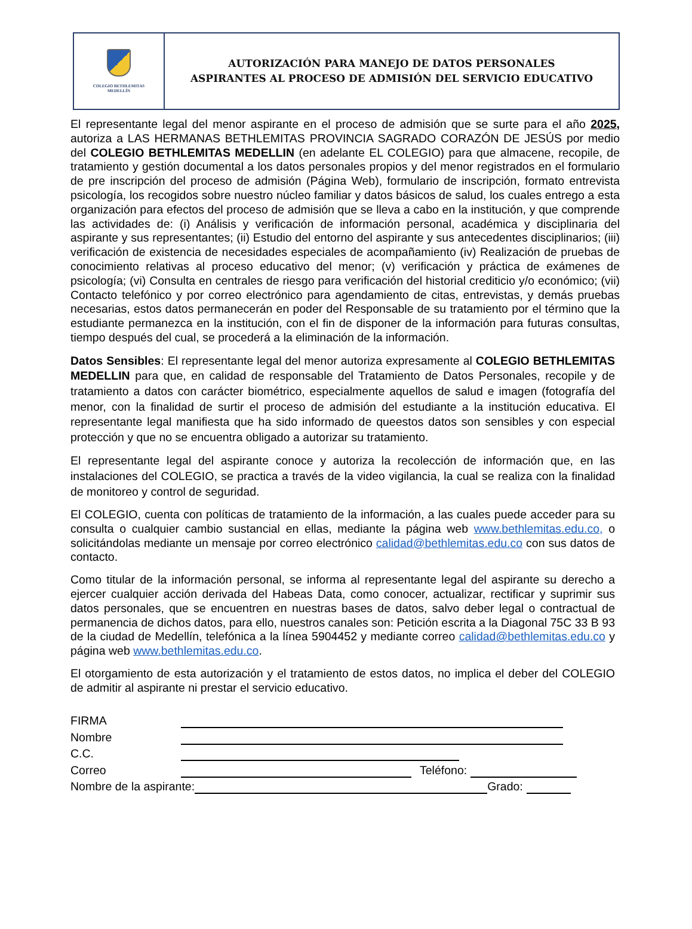COLEGIO BETHLEMITAS
MEDELLÍN
AUTORIZACIÓN PARA MANEJO DE DATOS PERSONALES
ASPIRANTES AL PROCESO DE ADMISIÓN DEL SERVICIO EDUCATIVO
El representante legal del menor aspirante en el proceso de admisión que se surte para el año 2025, autoriza a LAS HERMANAS BETHLEMITAS PROVINCIA SAGRADO CORAZÓN DE JESÚS por medio del COLEGIO BETHLEMITAS MEDELLIN (en adelante EL COLEGIO) para que almacene, recopile, de tratamiento y gestión documental a los datos personales propios y del menor registrados en el formulario de pre inscripción del proceso de admisión (Página Web), formulario de inscripción, formato entrevista psicología, los recogidos sobre nuestro núcleo familiar y datos básicos de salud, los cuales entrego a esta organización para efectos del proceso de admisión que se lleva a cabo en la institución, y que comprende las actividades de: (i) Análisis y verificación de información personal, académica y disciplinaria del aspirante y sus representantes; (ii) Estudio del entorno del aspirante y sus antecedentes disciplinarios; (iii) verificación de existencia de necesidades especiales de acompañamiento (iv) Realización de pruebas de conocimiento relativas al proceso educativo del menor; (v) verificación y práctica de exámenes de psicología; (vi) Consulta en centrales de riesgo para verificación del historial crediticio y/o económico; (vii) Contacto telefónico y por correo electrónico para agendamiento de citas, entrevistas, y demás pruebas necesarias, estos datos permanecerán en poder del Responsable de su tratamiento por el término que la estudiante permanezca en la institución, con el fin de disponer de la información para futuras consultas, tiempo después del cual, se procederá a la eliminación de la información.
Datos Sensibles: El representante legal del menor autoriza expresamente al COLEGIO BETHLEMITAS MEDELLIN para que, en calidad de responsable del Tratamiento de Datos Personales, recopile y de tratamiento a datos con carácter biométrico, especialmente aquellos de salud e imagen (fotografía del menor, con la finalidad de surtir el proceso de admisión del estudiante a la institución educativa. El representante legal manifiesta que ha sido informado de queestos datos son sensibles y con especial protección y que no se encuentra obligado a autorizar su tratamiento.
El representante legal del aspirante conoce y autoriza la recolección de información que, en las instalaciones del COLEGIO, se practica a través de la video vigilancia, la cual se realiza con la finalidad de monitoreo y control de seguridad.
El COLEGIO, cuenta con políticas de tratamiento de la información, a las cuales puede acceder para su consulta o cualquier cambio sustancial en ellas, mediante la página web www.bethlemitas.edu.co, o solicitándolas mediante un mensaje por correo electrónico calidad@bethlemitas.edu.co con sus datos de contacto.
Como titular de la información personal, se informa al representante legal del aspirante su derecho a ejercer cualquier acción derivada del Habeas Data, como conocer, actualizar, rectificar y suprimir sus datos personales, que se encuentren en nuestras bases de datos, salvo deber legal o contractual de permanencia de dichos datos, para ello, nuestros canales son: Petición escrita a la Diagonal 75C 33 B 93 de la ciudad de Medellín, telefónica a la línea 5904452 y mediante correo calidad@bethlemitas.edu.co y página web www.bethlemitas.edu.co.
El otorgamiento de esta autorización y el tratamiento de estos datos, no implica el deber del COLEGIO de admitir al aspirante ni prestar el servicio educativo.
FIRMA
Nombre
C.C.
Correo Teléfono:
Nombre de la aspirante: Grado: